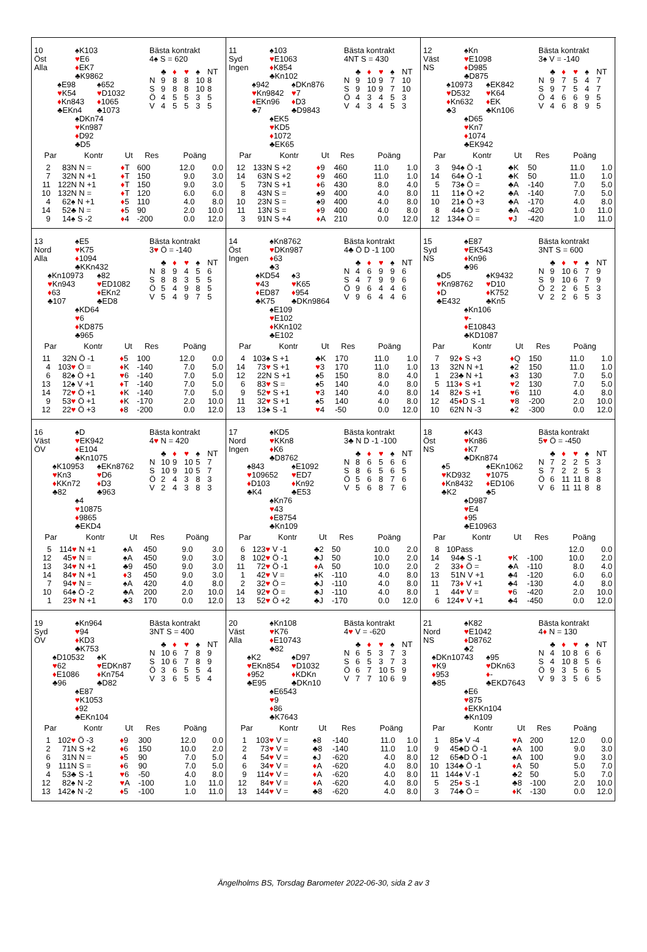10
Öst
Alla
♠K103
♥E6
♦EK7
♣K9862
♠E98
♥K54
♦Kn843
♣EKn4
♠652
♥D1032
♦1065
♣1073
♠DKn74
♥Kn987
♦D92
♣D5
Bästa kontrakt
4♠ S = 620
| | ♣ | ♦ | ♥ | ♠ | NT |
| --- | --- | --- | --- | --- | --- |
| N | 9 | 8 | 8 | 10 | 8 |
| S | 9 | 8 | 8 | 10 | 8 |
| Ö | 4 | 5 | 5 | 3 | 5 |
| V | 4 | 5 | 5 | 3 | 5 |
| Par | | Kontr | Ut | Res | Poäng | |
| --- | --- | --- | --- | --- | --- | --- |
| 2 | 8 | 3N N = | ♦ T | 600 | 12.0 | 0.0 |
| 7 | 3 | 2N N +1 | ♦ T | 150 | 9.0 | 3.0 |
| 11 | 12 | 2N N +1 | ♦ T | 150 | 9.0 | 3.0 |
| 10 | 13 | 2N N = | ♦ T | 120 | 6.0 | 6.0 |
| 4 | 6 | 2♠ N +1 | ♦ 5 | 110 | 4.0 | 8.0 |
| 14 | 5 | 2♣ N = | ♦ 5 | 90 | 2.0 | 10.0 |
| 9 | 1 | 4♠ S -2 | ♦ 4 | -200 | 0.0 | 12.0 |
11
Syd
Ingen
♠103
♥E1063
♦K854
♣Kn102
♠942
♥Kn9842
♦EKn96
♣7
♠DKn876
♥7
♦D3
♣D9843
♠EK5
♥KD5
♦1072
♣EK65
Bästa kontrakt
4NT S = 430
| | ♣ | ♦ | ♥ | ♠ | NT |
| --- | --- | --- | --- | --- | --- |
| N | 9 | 10 | 9 | 7 | 10 |
| S | 9 | 10 | 9 | 7 | 10 |
| Ö | 4 | 3 | 4 | 5 | 3 |
| V | 4 | 3 | 4 | 5 | 3 |
| Par | | Kontr | Ut | Res | Poäng | |
| --- | --- | --- | --- | --- | --- | --- |
| 12 | 13 | 3N S +2 | ♦ 9 | 460 | 11.0 | 1.0 |
| 14 | 6 | 3N S +2 | ♦ 9 | 460 | 11.0 | 1.0 |
| 5 | 7 | 3N S +1 | ♦ 6 | 430 | 8.0 | 4.0 |
| 8 | 4 | 3N S = | ♠9 | 400 | 4.0 | 8.0 |
| 10 | 2 | 3N S = | ♠9 | 400 | 4.0 | 8.0 |
| 11 | 1 | 3N S = | ♦ 9 | 400 | 4.0 | 8.0 |
| 3 | 9 | 1N S +4 | ♦ A | 210 | 0.0 | 12.0 |
12
Väst
NS
♠Kn
♥E1098
♦D985
♣D875
♠10973
♥D532
♦Kn632
♣3
♠EK842
♥K64
♦EK
♣Kn106
♠D65
♥Kn7
♦1074
♣EK942
Bästa kontrakt
3♠ V = -140
| | ♣ | ♦ | ♥ | ♠ | NT |
| --- | --- | --- | --- | --- | --- |
| N | 9 | 7 | 5 | 4 | 7 |
| S | 9 | 7 | 5 | 4 | 7 |
| Ö | 4 | 6 | 6 | 9 | 5 |
| V | 4 | 6 | 8 | 9 | 5 |
| Par | | Kontr | Ut | Res | Poäng | |
| --- | --- | --- | --- | --- | --- | --- |
| 3 | 9 | 4♠ Ö -1 | ♣K | 50 | 11.0 | 1.0 |
| 14 | 6 | 4♠ Ö -1 | ♣K | 50 | 11.0 | 1.0 |
| 5 | 7 | 3♠ Ö = | ♣A | -140 | 7.0 | 5.0 |
| 11 | 1 | 1♠ Ö +2 | ♣A | -140 | 7.0 | 5.0 |
| 10 | 2 | 1♠ Ö +3 | ♣A | -170 | 4.0 | 8.0 |
| 8 | 4 | 4♠ Ö = | ♣A | -420 | 1.0 | 11.0 |
| 12 | 13 | 4♠ Ö = | ♥ J | -420 | 1.0 | 11.0 |
13
Nord
Alla
♠E5
♥K75
♦1094
♣KKn432
♠Kn10973
♥Kn943
♦63
♣107
♠82
♥ED1082
♦EKn2
♣ED8
♠KD64
♥6
♦KD875
♣965
Bästa kontrakt
3♥ Ö = -140
| | ♣ | ♦ | ♥ | ♠ | NT |
| --- | --- | --- | --- | --- | --- |
| N | 8 | 9 | 4 | 5 | 6 |
| S | 8 | 8 | 3 | 5 | 5 |
| Ö | 5 | 4 | 9 | 8 | 5 |
| V | 5 | 4 | 9 | 7 | 5 |
| Par | | Kontr | Ut | Res | Poäng | |
| --- | --- | --- | --- | --- | --- | --- |
| 11 | 3 | 2N Ö -1 | ♦ 5 | 100 | 12.0 | 0.0 |
| 4 | 10 | 3 ♥ Ö = | ♦ K | -140 | 7.0 | 5.0 |
| 6 | 8 | 2♠ Ö +1 | ♥ 6 | -140 | 7.0 | 5.0 |
| 13 | 1 | 2♠ V +1 | ♦ T | -140 | 7.0 | 5.0 |
| 14 | 7 | 2 ♥ Ö +1 | ♦ K | -140 | 7.0 | 5.0 |
| 9 | 5 | 3 ♥ Ö +1 | ♦ K | -170 | 2.0 | 10.0 |
| 12 | 2 | 2 ♥ Ö +3 | ♦ 8 | -200 | 0.0 | 12.0 |
14
Öst
Ingen
♠Kn8762
♥DKn987
♦63
♣3
♠KD54
♥43
♦ED87
♣K75
♠3
♥K65
♦954
♣DKn9864
♠E109
♥E102
♦KKn102
♣E102
Bästa kontrakt
4♣ Ö D -1 100
| | ♣ | ♦ | ♥ | ♠ | NT |
| --- | --- | --- | --- | --- | --- |
| N | 4 | 6 | 9 | 9 | 6 |
| S | 4 | 7 | 9 | 9 | 6 |
| Ö | 9 | 6 | 4 | 4 | 6 |
| V | 9 | 6 | 4 | 4 | 6 |
| Par | | Kontr | Ut | Res | Poäng | |
| --- | --- | --- | --- | --- | --- | --- |
| 4 | 10 | 3♠ S +1 | ♣K | 170 | 11.0 | 1.0 |
| 14 | 7 | 3 ♥ S +1 | ♥ 3 | 170 | 11.0 | 1.0 |
| 12 | 2 | 2N S +1 | ♠5 | 150 | 8.0 | 4.0 |
| 6 | 8 | 3 ♥ S = | ♠5 | 140 | 4.0 | 8.0 |
| 9 | 5 | 2 ♥ S +1 | ♥ 3 | 140 | 4.0 | 8.0 |
| 11 | 3 | 2 ♥ S +1 | ♠5 | 140 | 4.0 | 8.0 |
| 13 | 1 | 3♠ S -1 | ♥ 4 | -50 | 0.0 | 12.0 |
15
Syd
NS
♠E87
♥EK543
♦Kn96
♣96
♠D5
♥Kn98762
♦D
♣E432
♠K9432
♥D10
♦K752
♣Kn5
♠Kn106
♥-
♦E10843
♣KD1087
Bästa kontrakt
3NT S = 600
| | ♣ | ♦ | ♥ | ♠ | NT |
| --- | --- | --- | --- | --- | --- |
| N | 9 | 10 | 6 | 7 | 9 |
| S | 9 | 10 | 6 | 7 | 9 |
| Ö | 2 | 2 | 6 | 5 | 3 |
| V | 2 | 2 | 6 | 5 | 3 |
| Par | | Kontr | Ut | Res | Poäng | |
| --- | --- | --- | --- | --- | --- | --- |
| 7 | 9 | 2 ♦ S +3 | ♦ Q | 150 | 11.0 | 1.0 |
| 13 | 3 | 2N N +1 | ♠2 | 150 | 11.0 | 1.0 |
| 1 | 2 | 3♣ N +1 | ♠3 | 130 | 7.0 | 5.0 |
| 5 | 11 | 3 ♦ S +1 | ♥ 2 | 130 | 7.0 | 5.0 |
| 14 | 8 | 2 ♦ S +1 | ♥ 6 | 110 | 4.0 | 8.0 |
| 12 | 4 | 5 ♦ D S -1 | ♥ 8 | -200 | 2.0 | 10.0 |
| 10 | 6 | 2N N -3 | ♠2 | -300 | 0.0 | 12.0 |
16
Väst
ÖV
♠D
♥EK942
♦E104
♣Kn1075
♠K10953
♥Kn3
♦KKn72
♣82
♠EKn8762
♥D6
♦D3
♣963
♠4
♥10875
♦9865
♣EKD4
Bästa kontrakt
4♥ N = 420
| | ♣ | ♦ | ♥ | ♠ | NT |
| --- | --- | --- | --- | --- | --- |
| N | 10 | 9 | 10 | 5 | 7 |
| S | 10 | 9 | 10 | 5 | 7 |
| Ö | 2 | 4 | 3 | 8 | 3 |
| V | 2 | 4 | 3 | 8 | 3 |
| Par | | Kontr | Ut | Res | Poäng | |
| --- | --- | --- | --- | --- | --- | --- |
| 5 | 11 | 4 ♥ N +1 | ♠A | 450 | 9.0 | 3.0 |
| 12 | 4 | 5 ♥ N = | ♠A | 450 | 9.0 | 3.0 |
| 13 | 3 | 4 ♥ N +1 | ♣9 | 450 | 9.0 | 3.0 |
| 14 | 8 | 4 ♥ N +1 | ♦ 3 | 450 | 9.0 | 3.0 |
| 7 | 9 | 4 ♥ N = | ♠A | 420 | 4.0 | 8.0 |
| 10 | 6 | 4♠ Ö -2 | ♣A | 200 | 2.0 | 10.0 |
| 1 | 2 | 3 ♥ N +1 | ♣3 | 170 | 0.0 | 12.0 |
17
Nord
Ingen
♠KD5
♥KKn8
♦K6
♣D8762
♠843
♥109652
♦D103
♣K4
♠E1092
♥ED7
♦Kn92
♣E53
♠Kn76
♥43
♦E8754
♣Kn109
Bästa kontrakt
3♣ N D -1 -100
| | ♣ | ♦ | ♥ | ♠ | NT |
| --- | --- | --- | --- | --- | --- |
| N | 8 | 6 | 5 | 6 | 6 |
| S | 8 | 6 | 5 | 6 | 5 |
| Ö | 5 | 6 | 8 | 7 | 6 |
| V | 5 | 6 | 8 | 7 | 6 |
| Par | | Kontr | Ut | Res | Poäng | |
| --- | --- | --- | --- | --- | --- | --- |
| 6 | 12 | 3 ♥ V -1 | ♣2 | 50 | 10.0 | 2.0 |
| 8 | 10 | 2 ♥ Ö -1 | ♣J | 50 | 10.0 | 2.0 |
| 11 | 7 | 2 ♥ Ö -1 | ♦ A | 50 | 10.0 | 2.0 |
| 1 | 4 | 2 ♥ V = | ♠K | -110 | 4.0 | 8.0 |
| 2 | 3 | 2 ♥ Ö = | ♣J | -110 | 4.0 | 8.0 |
| 14 | 9 | 2 ♥ Ö = | ♣J | -110 | 4.0 | 8.0 |
| 13 | 5 | 2 ♥ Ö +2 | ♣J | -170 | 0.0 | 12.0 |
18
Öst
NS
♠K43
♥Kn86
♦K7
♣DKn874
♠5
♥KD932
♦Kn8432
♣K2
♠EKn1062
♥1075
♦ED106
♣5
♠D987
♥E4
♦95
♣E10963
Bästa kontrakt
5♥ Ö = -450
| | ♣ | ♦ | ♥ | ♠ | NT |
| --- | --- | --- | --- | --- | --- |
| N | 7 | 2 | 2 | 5 | 3 |
| S | 7 | 2 | 2 | 5 | 3 |
| Ö | 6 | 11 | 11 | 8 | 8 |
| V | 6 | 11 | 11 | 8 | 8 |
| Par | | Kontr | Ut | Res | Poäng | |
| --- | --- | --- | --- | --- | --- | --- |
| 8 | 10 | Pass | | | 12.0 | 0.0 |
| 14 | 9 | 4♣ S -1 | ♥ K | -100 | 10.0 | 2.0 |
| 2 | 3 | 3 ♦ Ö = | ♣A | -110 | 8.0 | 4.0 |
| 13 | 5 | 1N V +1 | ♣4 | -120 | 6.0 | 6.0 |
| 11 | 7 | 3 ♦ V +1 | ♣4 | -130 | 4.0 | 8.0 |
| 1 | 4 | 4 ♥ V = | ♥ 6 | -420 | 2.0 | 10.0 |
| 6 | 12 | 4 ♥ V +1 | ♣4 | -450 | 0.0 | 12.0 |
19
Syd
ÖV
♠Kn964
♥94
♦KD3
♣K753
♠D10532
♥62
♦E1086
♣96
♠K
♥EDKn87
♦Kn754
♣D82
♠E87
♥K1053
♦92
♣EKn104
Bästa kontrakt
3NT S = 400
| | ♣ | ♦ | ♥ | ♠ | NT |
| --- | --- | --- | --- | --- | --- |
| N | 10 | 6 | 7 | 8 | 9 |
| S | 10 | 6 | 7 | 8 | 9 |
| Ö | 3 | 6 | 5 | 5 | 4 |
| V | 3 | 6 | 5 | 5 | 4 |
| Par | | Kontr | Ut | Res | Poäng | |
| --- | --- | --- | --- | --- | --- | --- |
| 1 | 10 | 2 ♥ Ö -3 | ♦ 9 | 300 | 12.0 | 0.0 |
| 2 | 7 | 1N S +2 | ♦ 6 | 150 | 10.0 | 2.0 |
| 6 | 3 | 1N N = | ♦ 5 | 90 | 7.0 | 5.0 |
| 9 | 11 | 1N S = | ♦ 6 | 90 | 7.0 | 5.0 |
| 4 | 5 | 3♣ S -1 | ♥ 6 | -50 | 4.0 | 8.0 |
| 12 | 8 | 2♠ N -2 | ♥ A | -100 | 1.0 | 11.0 |
| 13 | 14 | 2♠ N -2 | ♦ 5 | -100 | 1.0 | 11.0 |
20
Väst
Alla
♠Kn108
♥K76
♦E10743
♣82
♠K2
♥EKn854
♦952
♣E95
♠D97
♥D1032
♦KDKn
♣DKn10
♠E6543
♥9
♦86
♣K7643
Bästa kontrakt
4♥ V = -620
| | ♣ | ♦ | ♥ | ♠ | NT |
| --- | --- | --- | --- | --- | --- |
| N | 6 | 5 | 3 | 7 | 3 |
| S | 6 | 5 | 3 | 7 | 3 |
| Ö | 6 | 7 | 10 | 5 | 9 |
| V | 7 | 7 | 10 | 6 | 9 |
| Par | | Kontr | Ut | Res | Poäng | |
| --- | --- | --- | --- | --- | --- | --- |
| 1 | 10 | 3 ♥ V = | ♠8 | -140 | 11.0 | 1.0 |
| 2 | 7 | 3 ♥ V = | ♣8 | -140 | 11.0 | 1.0 |
| 4 | 5 | 4 ♥ V = | ♠J | -620 | 4.0 | 8.0 |
| 6 | 3 | 4 ♥ V = | ♦ A | -620 | 4.0 | 8.0 |
| 9 | 11 | 4 ♥ V = | ♦ A | -620 | 4.0 | 8.0 |
| 12 | 8 | 4 ♥ V = | ♦ A | -620 | 4.0 | 8.0 |
| 13 | 14 | 4 ♥ V = | ♣8 | -620 | 4.0 | 8.0 |
21
Nord
NS
♠K82
♥E1042
♦D8762
♣2
♠DKn10743
♥K9
♦953
♣85
♠95
♥DKn63
♦-
♣EKD7643
♠E6
♥875
♦EKKn104
♣Kn109
Bästa kontrakt
4♦ N = 130
| | ♣ | ♦ | ♥ | ♠ | NT |
| --- | --- | --- | --- | --- | --- |
| N | 4 | 10 | 8 | 6 | 6 |
| S | 4 | 10 | 8 | 5 | 6 |
| Ö | 9 | 3 | 5 | 6 | 5 |
| V | 9 | 3 | 5 | 6 | 5 |
| Par | | Kontr | Ut | Res | Poäng | |
| --- | --- | --- | --- | --- | --- | --- |
| 1 | 8 | 5♠ V -4 | ♥ A | 200 | 12.0 | 0.0 |
| 9 | 4 | 5♣D Ö -1 | ♠A | 100 | 9.0 | 3.0 |
| 12 | 6 | 5♣D Ö -1 | ♠A | 100 | 9.0 | 3.0 |
| 10 | 13 | 4♣ Ö -1 | ♦ A | 50 | 5.0 | 7.0 |
| 11 | 14 | 4♠ V -1 | ♣2 | 50 | 5.0 | 7.0 |
| 5 | 2 | 5 ♦ S -1 | ♣8 | -100 | 2.0 | 10.0 |
| 3 | 7 | 4♣ Ö = | ♦ K | -130 | 0.0 | 12.0 |
Ängelholms BS, Torsdag Barometer 2022-06-30, sida 2 av 3